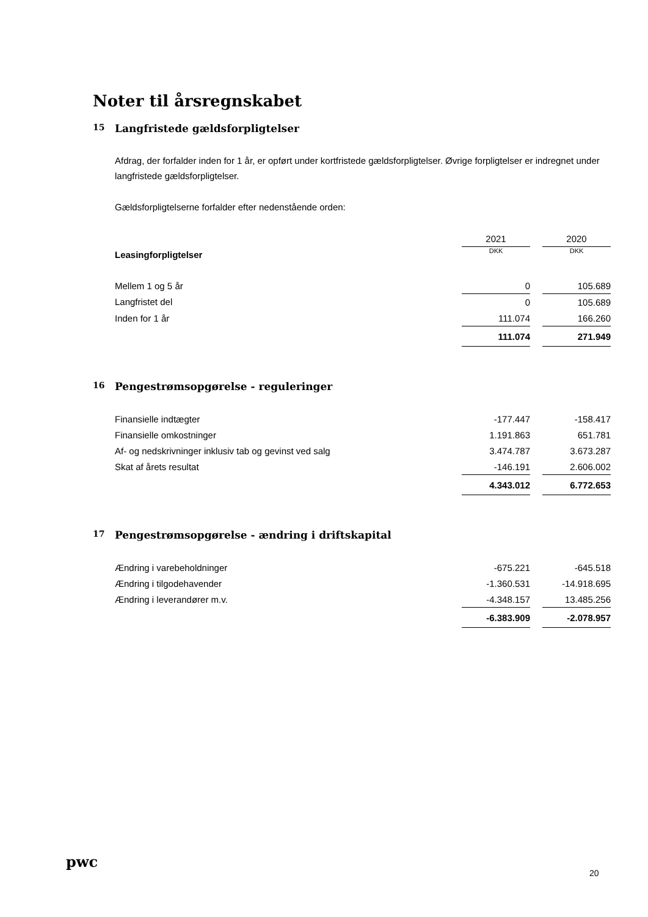Noter til årsregnskabet
15 Langfristede gældsforpligtelser
Afdrag, der forfalder inden for 1 år, er opført under kortfristede gældsforpligtelser. Øvrige forpligtelser er indregnet under langfristede gældsforpligtelser.
Gældsforpligtelserne forfalder efter nedenstående orden:
| | 2021 | | 2020 |
| Leasingforpligtelser | DKK | | DKK |
| Mellem 1 og 5 år | 0 | | 105.689 |
| Langfristet del | 0 | | 105.689 |
| Inden for 1 år | 111.074 | | 166.260 |
| | 111.074 | | 271.949 |
16 Pengestrømsopgørelse - reguleringer
| Finansielle indtægter | -177.447 | | -158.417 |
| Finansielle omkostninger | 1.191.863 | | 651.781 |
| Af- og nedskrivninger inklusiv tab og gevinst ved salg | 3.474.787 | | 3.673.287 |
| Skat af årets resultat | -146.191 | | 2.606.002 |
| | 4.343.012 | | 6.772.653 |
17 Pengestrømsopgørelse - ændring i driftskapital
| Ændring i varebeholdninger | -675.221 | | -645.518 |
| Ændring i tilgodehavender | -1.360.531 | | -14.918.695 |
| Ændring i leverandører m.v. | -4.348.157 | | 13.485.256 |
| | -6.383.909 | | -2.078.957 |
pwc
20